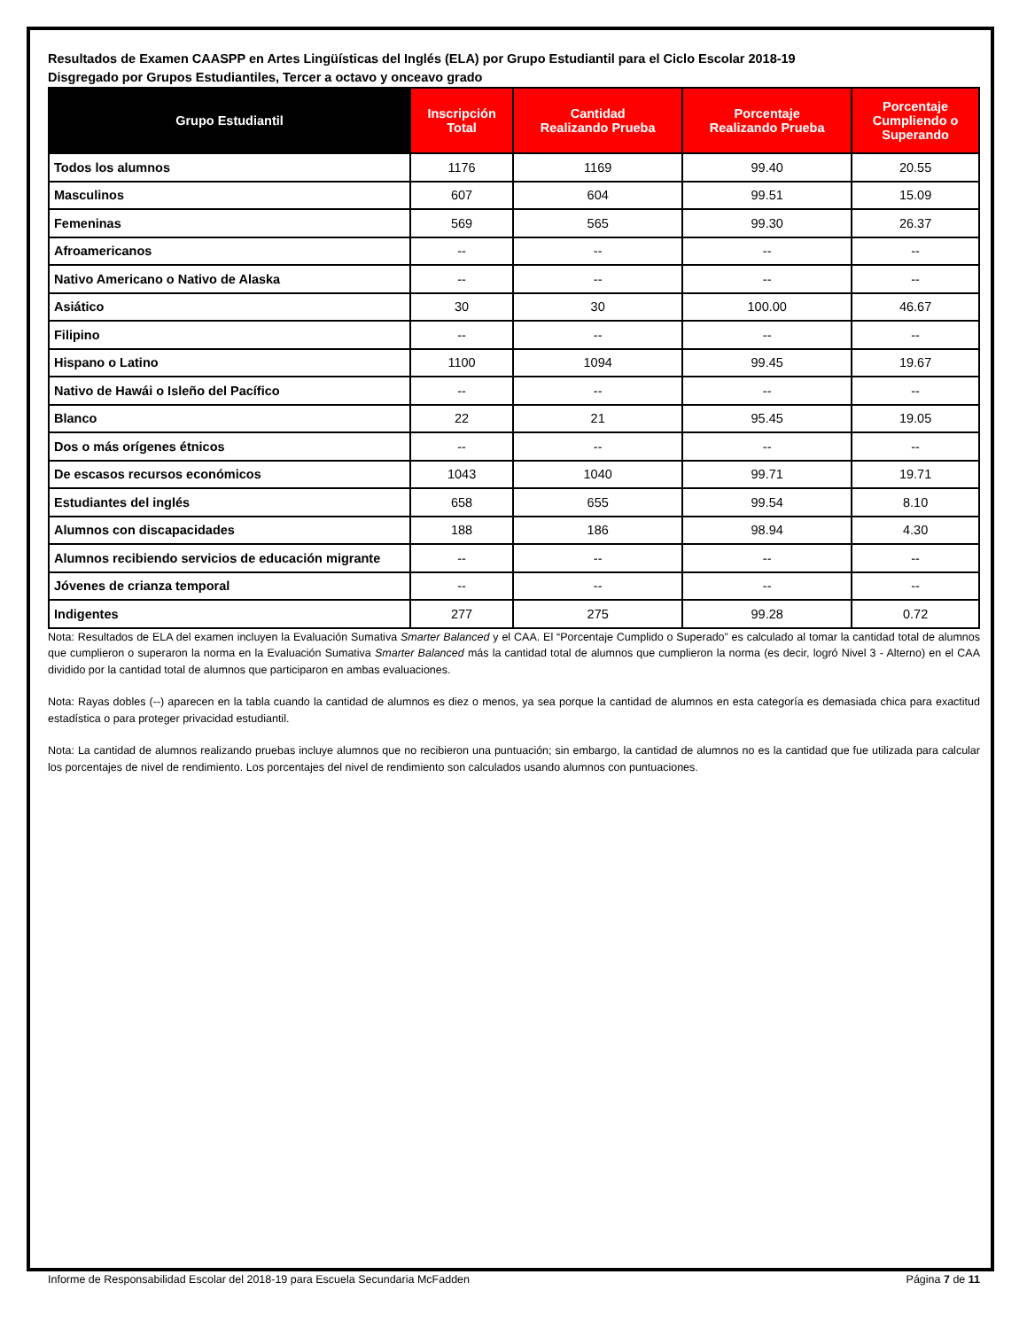Resultados de Examen CAASPP en Artes Lingüísticas del Inglés (ELA) por Grupo Estudiantil para el Ciclo Escolar 2018-19
Disgregado por Grupos Estudiantiles, Tercer a octavo y onceavo grado
| Grupo Estudiantil | Inscripción Total | Cantidad Realizando Prueba | Porcentaje Realizando Prueba | Porcentaje Cumpliendo o Superando |
| --- | --- | --- | --- | --- |
| Todos los alumnos | 1176 | 1169 | 99.40 | 20.55 |
| Masculinos | 607 | 604 | 99.51 | 15.09 |
| Femeninas | 569 | 565 | 99.30 | 26.37 |
| Afroamericanos | -- | -- | -- | -- |
| Nativo Americano o Nativo de Alaska | -- | -- | -- | -- |
| Asiático | 30 | 30 | 100.00 | 46.67 |
| Filipino | -- | -- | -- | -- |
| Hispano o Latino | 1100 | 1094 | 99.45 | 19.67 |
| Nativo de Hawái o Isleño del Pacífico | -- | -- | -- | -- |
| Blanco | 22 | 21 | 95.45 | 19.05 |
| Dos o más orígenes étnicos | -- | -- | -- | -- |
| De escasos recursos económicos | 1043 | 1040 | 99.71 | 19.71 |
| Estudiantes del inglés | 658 | 655 | 99.54 | 8.10 |
| Alumnos con discapacidades | 188 | 186 | 98.94 | 4.30 |
| Alumnos recibiendo servicios de educación migrante | -- | -- | -- | -- |
| Jóvenes de crianza temporal | -- | -- | -- | -- |
| Indigentes | 277 | 275 | 99.28 | 0.72 |
Nota: Resultados de ELA del examen incluyen la Evaluación Sumativa Smarter Balanced y el CAA. El “Porcentaje Cumplido o Superado” es calculado al tomar la cantidad total de alumnos que cumplieron o superaron la norma en la Evaluación Sumativa Smarter Balanced más la cantidad total de alumnos que cumplieron la norma (es decir, logró Nivel 3 - Alterno) en el CAA dividido por la cantidad total de alumnos que participaron en ambas evaluaciones.
Nota: Rayas dobles (--) aparecen en la tabla cuando la cantidad de alumnos es diez o menos, ya sea porque la cantidad de alumnos en esta categoría es demasiada chica para exactitud estadística o para proteger privacidad estudiantil.
Nota: La cantidad de alumnos realizando pruebas incluye alumnos que no recibieron una puntuación; sin embargo, la cantidad de alumnos no es la cantidad que fue utilizada para calcular los porcentajes de nivel de rendimiento. Los porcentajes del nivel de rendimiento son calculados usando alumnos con puntuaciones.
Informe de Responsabilidad Escolar del 2018-19 para Escuela Secundaria McFadden Página 7 de 11